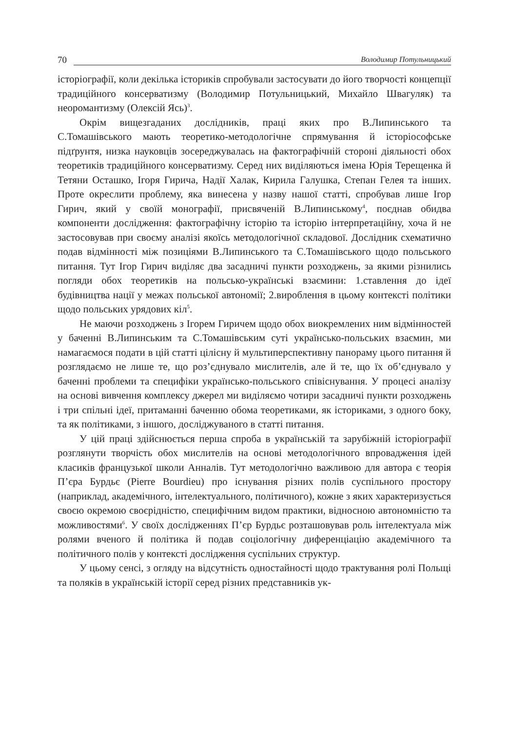70 Володимир Потульницький
історіографії, коли декілька істориків спробували застосувати до його творчості концепції традиційного консерватизму (Володимир Потульницький, Михайло Швагуляк) та неоромантизму (Олексій Ясь)<sup>3</sup>.
Окрім вищезгаданих дослідників, праці яких про В.Липинського та С.Томашівського мають теоретико-методологічне спрямування й історіософське підґрунтя, низка науковців зосереджувалась на фактографічній стороні діяльності обох теоретиків традиційного консерватизму. Серед них виділяються імена Юрія Терещенка й Тетяни Осташко, Ігоря Гирича, Надії Халак, Кирила Галушка, Степан Гелея та інших. Проте окреслити проблему, яка винесена у назву нашої статті, спробував лише Ігор Гирич, який у своїй монографії, присвяченій В.Липинському<sup>4</sup>, поєднав обидва компоненти дослідження: фактографічну історію та історію інтерпретаційну, хоча й не застосовував при своєму аналізі якоїсь методологічної складової. Дослідник схематично подав відмінності між позиціями В.Липинського та С.Томашівського щодо польського питання. Тут Ігор Гирич виділяє два засадничі пункти розходжень, за якими різнились погляди обох теоретиків на польсько-українські взаємини: 1.ставлення до ідеї будівництва нації у межах польської автономії; 2.вироблення в цьому контексті політики щодо польських урядових кіл<sup>5</sup>.
Не маючи розходжень з Ігорем Гиричем щодо обох виокремлених ним відмінностей у баченні В.Липинським та С.Томашівським суті українсько-польських взаємин, ми намагаємося подати в цій статті цілісну й мультиперспективну панораму цього питання й розглядаємо не лише те, що роз’єднувало мислителів, але й те, що їх об’єднувало у баченні проблеми та специфіки українсько-польського співіснування. У процесі аналізу на основі вивчення комплексу джерел ми виділяємо чотири засадничі пункти розходжень і три спільні ідеї, притаманні баченню обома теоретиками, як істориками, з одного боку, та як політиками, з іншого, досліджуваного в статті питання.
У цій праці здійснюється перша спроба в українській та зарубіжній історіографії розглянути творчість обох мислителів на основі методологічного впровадження ідей класиків французької школи Анналів. Тут методологічно важливою для автора є теорія П’єра Бурдьє (Pierre Bourdieu) про існування різних полів суспільного простору (наприклад, академічного, інтелектуального, політичного), кожне з яких характеризується своєю окремою своєрідністю, специфічним видом практики, відносною автономністю та можливостями<sup>6</sup>. У своїх дослідженнях П’єр Бурдьє розташовував роль інтелектуала між ролями вченого й політика й подав соціологічну диференціацію академічного та політичного полів у контексті дослідження суспільних структур.
У цьому сенсі, з огляду на відсутність одностайності щодо трактування ролі Польщі та поляків в українській історії серед різних представників ук-